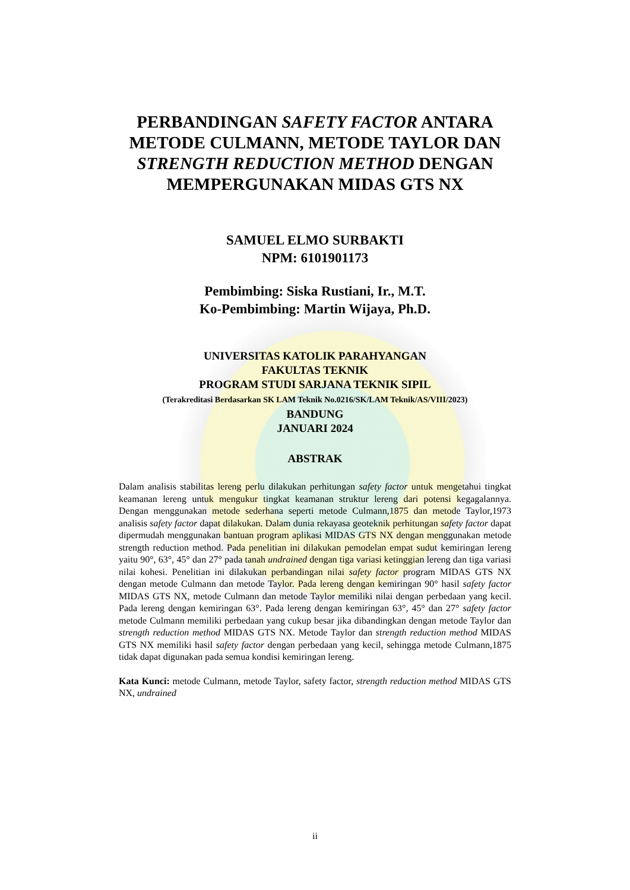PERBANDINGAN SAFETY FACTOR ANTARA METODE CULMANN, METODE TAYLOR DAN STRENGTH REDUCTION METHOD DENGAN MEMPERGUNAKAN MIDAS GTS NX
SAMUEL ELMO SURBAKTI
NPM: 6101901173
Pembimbing: Siska Rustiani, Ir., M.T.
Ko-Pembimbing: Martin Wijaya, Ph.D.
UNIVERSITAS KATOLIK PARAHYANGAN
FAKULTAS TEKNIK
PROGRAM STUDI SARJANA TEKNIK SIPIL
(Terakreditasi Berdasarkan SK LAM Teknik No.0216/SK/LAM Teknik/AS/VIII/2023)
BANDUNG
JANUARI 2024
ABSTRAK
Dalam analisis stabilitas lereng perlu dilakukan perhitungan safety factor untuk mengetahui tingkat keamanan lereng untuk mengukur tingkat keamanan struktur lereng dari potensi kegagalannya. Dengan menggunakan metode sederhana seperti metode Culmann,1875 dan metode Taylor,1973 analisis safety factor dapat dilakukan. Dalam dunia rekayasa geoteknik perhitungan safety factor dapat dipermudah menggunakan bantuan program aplikasi MIDAS GTS NX dengan menggunakan metode strength reduction method. Pada penelitian ini dilakukan pemodelan empat sudut kemiringan lereng yaitu 90°, 63°, 45° dan 27° pada tanah undrained dengan tiga variasi ketinggian lereng dan tiga variasi nilai kohesi. Penelitian ini dilakukan perbandingan nilai safety factor program MIDAS GTS NX dengan metode Culmann dan metode Taylor. Pada lereng dengan kemiringan 90° hasil safety factor MIDAS GTS NX, metode Culmann dan metode Taylor memiliki nilai dengan perbedaan yang kecil. Pada lereng dengan kemiringan 63°. Pada lereng dengan kemiringan 63°, 45° dan 27° safety factor metode Culmann memiliki perbedaan yang cukup besar jika dibandingkan dengan metode Taylor dan strength reduction method MIDAS GTS NX. Metode Taylor dan strength reduction method MIDAS GTS NX memiliki hasil safety factor dengan perbedaan yang kecil, sehingga metode Culmann,1875 tidak dapat digunakan pada semua kondisi kemiringan lereng.
Kata Kunci: metode Culmann, metode Taylor, safety factor, strength reduction method MIDAS GTS NX, undrained
ii